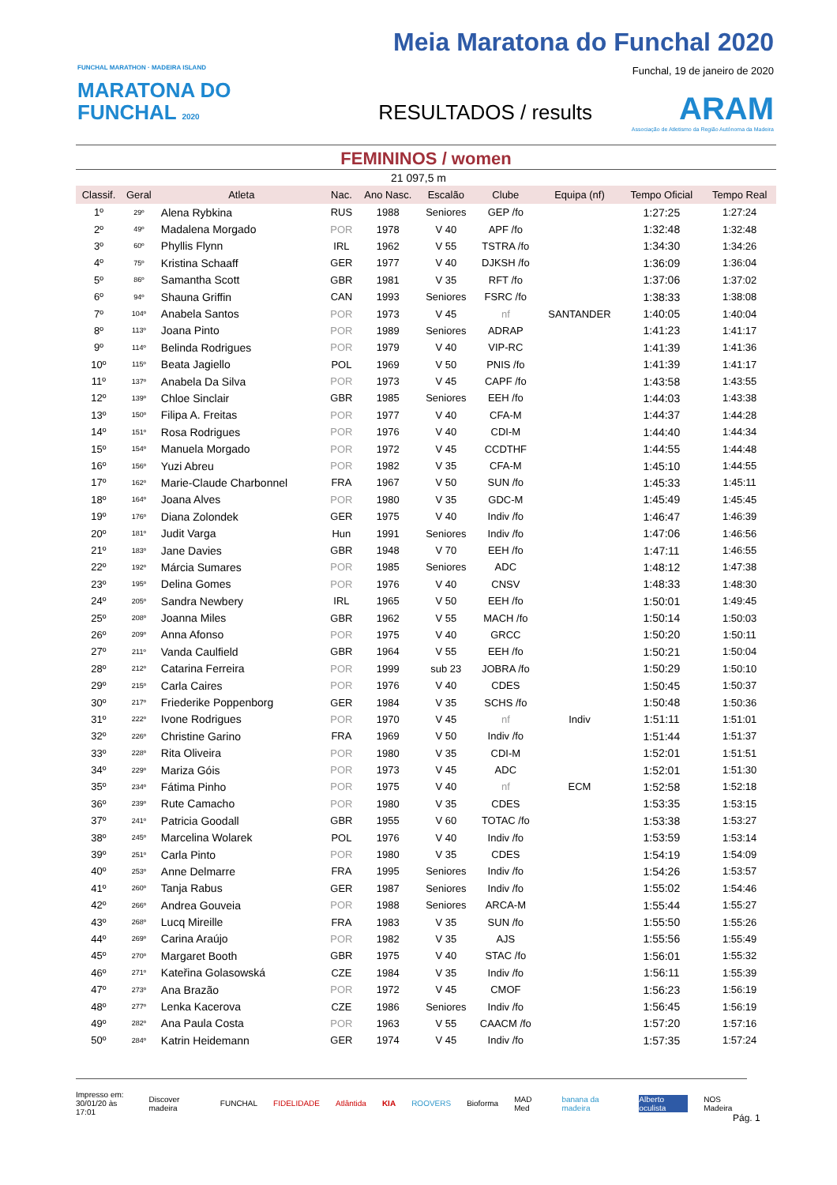FUNCHAL MARATHON · MADEIRA ISLAND
MARATONA DO
FUNCHAL 2020
Meia Maratona do Funchal 2020
Funchal, 19 de janeiro de 2020
RESULTADOS / results ARAM
Associação de Atletismo da Região Autónoma da Madeira
FEMININOS / women
21 097,5 m
| Classif. | Geral | Atleta | Nac. | Ano Nasc. | Escalão | Clube | Equipa (nf) | Tempo Oficial | Tempo Real |
| --- | --- | --- | --- | --- | --- | --- | --- | --- | --- |
| 1º | 29º | Alena Rybkina | RUS | 1988 | Seniores | GEP /fo | | 1:27:25 | 1:27:24 |
| 2º | 49º | Madalena Morgado | POR | 1978 | V 40 | APF /fo | | 1:32:48 | 1:32:48 |
| 3º | 60º | Phyllis Flynn | IRL | 1962 | V 55 | TSTRA /fo | | 1:34:30 | 1:34:26 |
| 4º | 75º | Kristina Schaaff | GER | 1977 | V 40 | DJKSH /fo | | 1:36:09 | 1:36:04 |
| 5º | 86º | Samantha Scott | GBR | 1981 | V 35 | RFT /fo | | 1:37:06 | 1:37:02 |
| 6º | 94º | Shauna Griffin | CAN | 1993 | Seniores | FSRC /fo | | 1:38:33 | 1:38:08 |
| 7º | 104º | Anabela Santos | POR | 1973 | V 45 | nf | SANTANDER | 1:40:05 | 1:40:04 |
| 8º | 113º | Joana Pinto | POR | 1989 | Seniores | ADRAP | | 1:41:23 | 1:41:17 |
| 9º | 114º | Belinda Rodrigues | POR | 1979 | V 40 | VIP-RC | | 1:41:39 | 1:41:36 |
| 10º | 115º | Beata Jagiello | POL | 1969 | V 50 | PNIS /fo | | 1:41:39 | 1:41:17 |
| 11º | 137º | Anabela Da Silva | POR | 1973 | V 45 | CAPF /fo | | 1:43:58 | 1:43:55 |
| 12º | 139º | Chloe Sinclair | GBR | 1985 | Seniores | EEH /fo | | 1:44:03 | 1:43:38 |
| 13º | 150º | Filipa A. Freitas | POR | 1977 | V 40 | CFA-M | | 1:44:37 | 1:44:28 |
| 14º | 151º | Rosa Rodrigues | POR | 1976 | V 40 | CDI-M | | 1:44:40 | 1:44:34 |
| 15º | 154º | Manuela Morgado | POR | 1972 | V 45 | CCDTHF | | 1:44:55 | 1:44:48 |
| 16º | 156º | Yuzi Abreu | POR | 1982 | V 35 | CFA-M | | 1:45:10 | 1:44:55 |
| 17º | 162º | Marie-Claude Charbonnel | FRA | 1967 | V 50 | SUN /fo | | 1:45:33 | 1:45:11 |
| 18º | 164º | Joana Alves | POR | 1980 | V 35 | GDC-M | | 1:45:49 | 1:45:45 |
| 19º | 176º | Diana Zolondek | GER | 1975 | V 40 | Indiv /fo | | 1:46:47 | 1:46:39 |
| 20º | 181º | Judit Varga | Hun | 1991 | Seniores | Indiv /fo | | 1:47:06 | 1:46:56 |
| 21º | 183º | Jane Davies | GBR | 1948 | V 70 | EEH /fo | | 1:47:11 | 1:46:55 |
| 22º | 192º | Márcia Sumares | POR | 1985 | Seniores | ADC | | 1:48:12 | 1:47:38 |
| 23º | 195º | Delina Gomes | POR | 1976 | V 40 | CNSV | | 1:48:33 | 1:48:30 |
| 24º | 205º | Sandra Newbery | IRL | 1965 | V 50 | EEH /fo | | 1:50:01 | 1:49:45 |
| 25º | 208º | Joanna Miles | GBR | 1962 | V 55 | MACH /fo | | 1:50:14 | 1:50:03 |
| 26º | 209º | Anna Afonso | POR | 1975 | V 40 | GRCC | | 1:50:20 | 1:50:11 |
| 27º | 211º | Vanda Caulfield | GBR | 1964 | V 55 | EEH /fo | | 1:50:21 | 1:50:04 |
| 28º | 212º | Catarina Ferreira | POR | 1999 | sub 23 | JOBRA /fo | | 1:50:29 | 1:50:10 |
| 29º | 215º | Carla Caires | POR | 1976 | V 40 | CDES | | 1:50:45 | 1:50:37 |
| 30º | 217º | Friederike Poppenborg | GER | 1984 | V 35 | SCHS /fo | | 1:50:48 | 1:50:36 |
| 31º | 222º | Ivone Rodrigues | POR | 1970 | V 45 | nf | Indiv | 1:51:11 | 1:51:01 |
| 32º | 226º | Christine Garino | FRA | 1969 | V 50 | Indiv /fo | | 1:51:44 | 1:51:37 |
| 33º | 228º | Rita Oliveira | POR | 1980 | V 35 | CDI-M | | 1:52:01 | 1:51:51 |
| 34º | 229º | Mariza Góis | POR | 1973 | V 45 | ADC | | 1:52:01 | 1:51:30 |
| 35º | 234º | Fátima Pinho | POR | 1975 | V 40 | nf | ECM | 1:52:58 | 1:52:18 |
| 36º | 239º | Rute Camacho | POR | 1980 | V 35 | CDES | | 1:53:35 | 1:53:15 |
| 37º | 241º | Patricia Goodall | GBR | 1955 | V 60 | TOTAC /fo | | 1:53:38 | 1:53:27 |
| 38º | 245º | Marcelina Wolarek | POL | 1976 | V 40 | Indiv /fo | | 1:53:59 | 1:53:14 |
| 39º | 251º | Carla Pinto | POR | 1980 | V 35 | CDES | | 1:54:19 | 1:54:09 |
| 40º | 253º | Anne Delmarre | FRA | 1995 | Seniores | Indiv /fo | | 1:54:26 | 1:53:57 |
| 41º | 260º | Tanja Rabus | GER | 1987 | Seniores | Indiv /fo | | 1:55:02 | 1:54:46 |
| 42º | 266º | Andrea Gouveia | POR | 1988 | Seniores | ARCA-M | | 1:55:44 | 1:55:27 |
| 43º | 268º | Lucq Mireille | FRA | 1983 | V 35 | SUN /fo | | 1:55:50 | 1:55:26 |
| 44º | 269º | Carina Araújo | POR | 1982 | V 35 | AJS | | 1:55:56 | 1:55:49 |
| 45º | 270º | Margaret Booth | GBR | 1975 | V 40 | STAC /fo | | 1:56:01 | 1:55:32 |
| 46º | 271º | Kateřina Golasowská | CZE | 1984 | V 35 | Indiv /fo | | 1:56:11 | 1:55:39 |
| 47º | 273º | Ana Brazão | POR | 1972 | V 45 | CMOF | | 1:56:23 | 1:56:19 |
| 48º | 277º | Lenka Kacerova | CZE | 1986 | Seniores | Indiv /fo | | 1:56:45 | 1:56:19 |
| 49º | 282º | Ana Paula Costa | POR | 1963 | V 55 | CAACM /fo | | 1:57:20 | 1:57:16 |
| 50º | 284º | Katrin Heidemann | GER | 1974 | V 45 | Indiv /fo | | 1:57:35 | 1:57:24 |
Impresso em:
30/01/20 às 17:01 Discover madeira FUNCHAL FIDELIDADE Atlântida KIA ROOVERS Bioforma MAD Med banana da madeira Alberto oculista NOS Madeira
Pág. 1